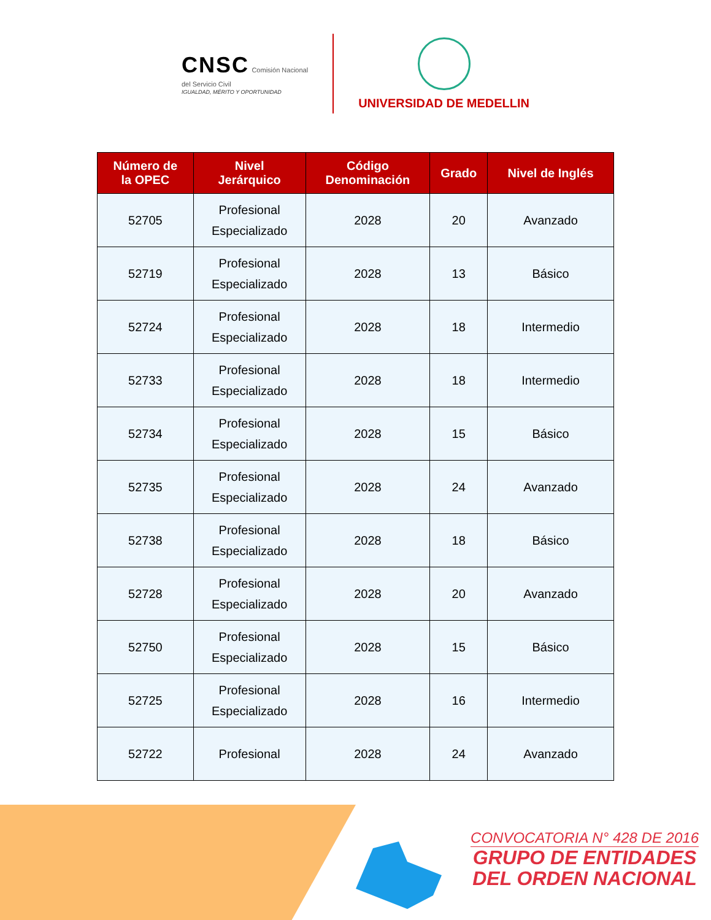CNSC Comisión Nacional
del Servicio Civil
IGUALDAD, MÉRITO Y OPORTUNIDAD
UNIVERSIDAD DE MEDELLIN
| Número de la OPEC | Nivel Jerárquico | Código Denominación | Grado | Nivel de Inglés |
| --- | --- | --- | --- | --- |
| 52705 | Profesional Especializado | 2028 | 20 | Avanzado |
| 52719 | Profesional Especializado | 2028 | 13 | Básico |
| 52724 | Profesional Especializado | 2028 | 18 | Intermedio |
| 52733 | Profesional Especializado | 2028 | 18 | Intermedio |
| 52734 | Profesional Especializado | 2028 | 15 | Básico |
| 52735 | Profesional Especializado | 2028 | 24 | Avanzado |
| 52738 | Profesional Especializado | 2028 | 18 | Básico |
| 52728 | Profesional Especializado | 2028 | 20 | Avanzado |
| 52750 | Profesional Especializado | 2028 | 15 | Básico |
| 52725 | Profesional Especializado | 2028 | 16 | Intermedio |
| 52722 | Profesional | 2028 | 24 | Avanzado |
CONVOCATORIA N° 428 DE 2016
GRUPO DE ENTIDADES
DEL ORDEN NACIONAL